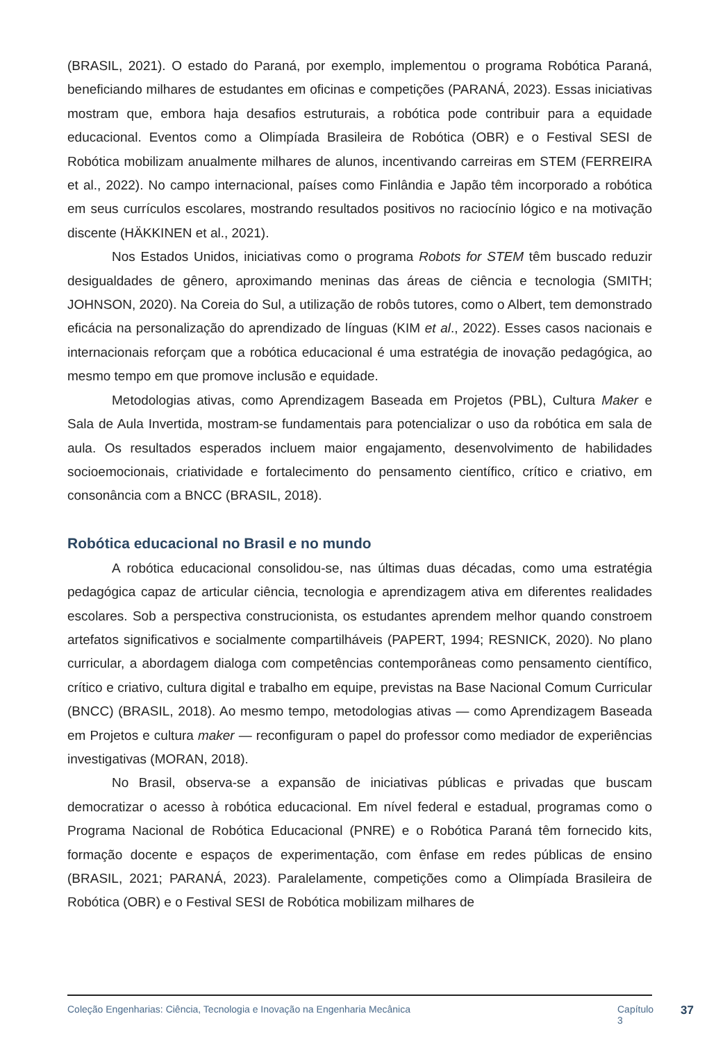(BRASIL, 2021). O estado do Paraná, por exemplo, implementou o programa Robótica Paraná, beneficiando milhares de estudantes em oficinas e competições (PARANÁ, 2023). Essas iniciativas mostram que, embora haja desafios estruturais, a robótica pode contribuir para a equidade educacional. Eventos como a Olimpíada Brasileira de Robótica (OBR) e o Festival SESI de Robótica mobilizam anualmente milhares de alunos, incentivando carreiras em STEM (FERREIRA et al., 2022). No campo internacional, países como Finlândia e Japão têm incorporado a robótica em seus currículos escolares, mostrando resultados positivos no raciocínio lógico e na motivação discente (HÄKKINEN et al., 2021).
Nos Estados Unidos, iniciativas como o programa Robots for STEM têm buscado reduzir desigualdades de gênero, aproximando meninas das áreas de ciência e tecnologia (SMITH; JOHNSON, 2020). Na Coreia do Sul, a utilização de robôs tutores, como o Albert, tem demonstrado eficácia na personalização do aprendizado de línguas (KIM et al., 2022). Esses casos nacionais e internacionais reforçam que a robótica educacional é uma estratégia de inovação pedagógica, ao mesmo tempo em que promove inclusão e equidade.
Metodologias ativas, como Aprendizagem Baseada em Projetos (PBL), Cultura Maker e Sala de Aula Invertida, mostram-se fundamentais para potencializar o uso da robótica em sala de aula. Os resultados esperados incluem maior engajamento, desenvolvimento de habilidades socioemocionais, criatividade e fortalecimento do pensamento científico, crítico e criativo, em consonância com a BNCC (BRASIL, 2018).
Robótica educacional no Brasil e no mundo
A robótica educacional consolidou-se, nas últimas duas décadas, como uma estratégia pedagógica capaz de articular ciência, tecnologia e aprendizagem ativa em diferentes realidades escolares. Sob a perspectiva construcionista, os estudantes aprendem melhor quando constroem artefatos significativos e socialmente compartilháveis (PAPERT, 1994; RESNICK, 2020). No plano curricular, a abordagem dialoga com competências contemporâneas como pensamento científico, crítico e criativo, cultura digital e trabalho em equipe, previstas na Base Nacional Comum Curricular (BNCC) (BRASIL, 2018). Ao mesmo tempo, metodologias ativas — como Aprendizagem Baseada em Projetos e cultura maker — reconfiguram o papel do professor como mediador de experiências investigativas (MORAN, 2018).
No Brasil, observa-se a expansão de iniciativas públicas e privadas que buscam democratizar o acesso à robótica educacional. Em nível federal e estadual, programas como o Programa Nacional de Robótica Educacional (PNRE) e o Robótica Paraná têm fornecido kits, formação docente e espaços de experimentação, com ênfase em redes públicas de ensino (BRASIL, 2021; PARANÁ, 2023). Paralelamente, competições como a Olimpíada Brasileira de Robótica (OBR) e o Festival SESI de Robótica mobilizam milhares de
Coleção Engenharias: Ciência, Tecnologia e Inovação na Engenharia Mecânica Capítulo 3 37